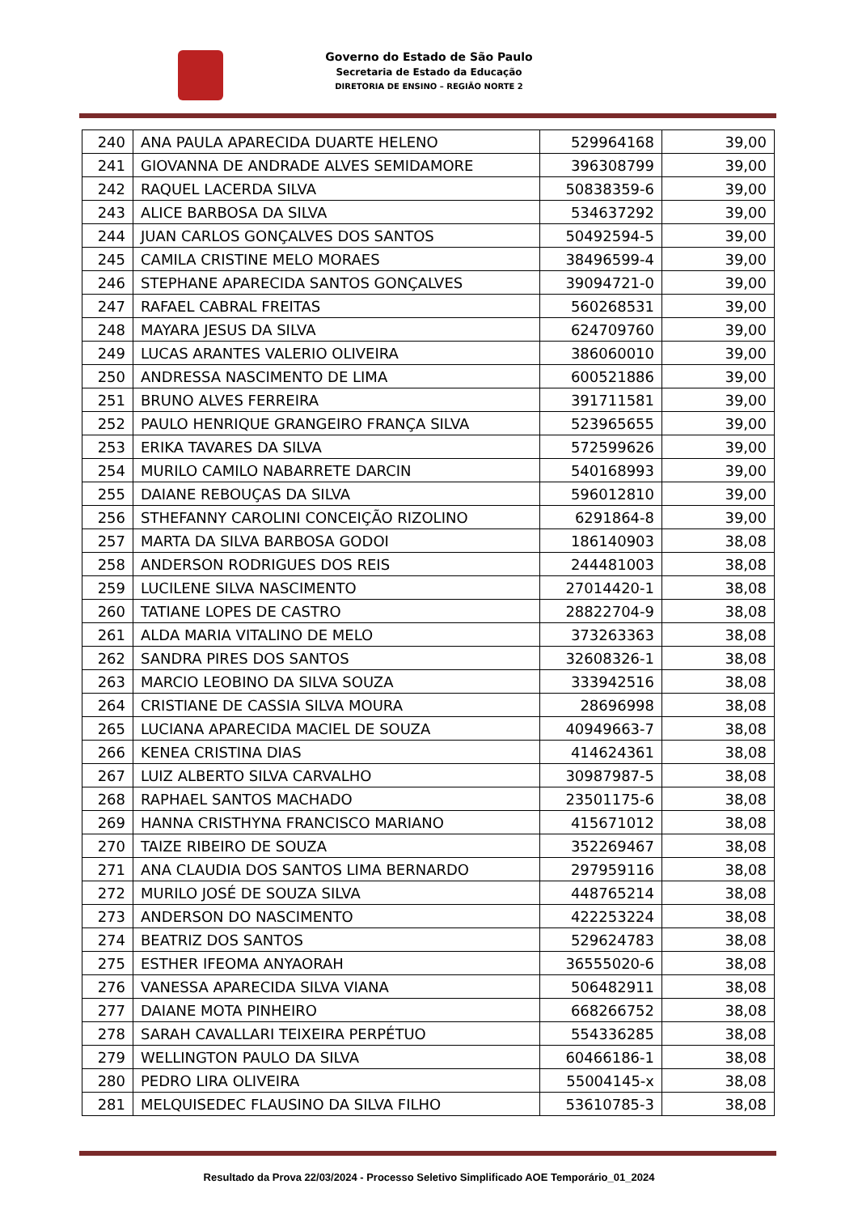Governo do Estado de São Paulo
Secretaria de Estado da Educação
DIRETORIA DE ENSINO – REGIÃO NORTE 2
| 240 | ANA PAULA APARECIDA DUARTE HELENO | 529964168 | 39,00 |
| 241 | GIOVANNA DE ANDRADE ALVES SEMIDAMORE | 396308799 | 39,00 |
| 242 | RAQUEL LACERDA SILVA | 50838359-6 | 39,00 |
| 243 | ALICE BARBOSA DA SILVA | 534637292 | 39,00 |
| 244 | JUAN CARLOS GONÇALVES DOS SANTOS | 50492594-5 | 39,00 |
| 245 | CAMILA CRISTINE MELO MORAES | 38496599-4 | 39,00 |
| 246 | STEPHANE APARECIDA SANTOS GONÇALVES | 39094721-0 | 39,00 |
| 247 | RAFAEL CABRAL FREITAS | 560268531 | 39,00 |
| 248 | MAYARA JESUS DA SILVA | 624709760 | 39,00 |
| 249 | LUCAS ARANTES VALERIO OLIVEIRA | 386060010 | 39,00 |
| 250 | ANDRESSA NASCIMENTO DE LIMA | 600521886 | 39,00 |
| 251 | BRUNO ALVES FERREIRA | 391711581 | 39,00 |
| 252 | PAULO HENRIQUE GRANGEIRO FRANÇA SILVA | 523965655 | 39,00 |
| 253 | ERIKA TAVARES DA SILVA | 572599626 | 39,00 |
| 254 | MURILO CAMILO NABARRETE DARCIN | 540168993 | 39,00 |
| 255 | DAIANE REBOUÇAS DA SILVA | 596012810 | 39,00 |
| 256 | STHEFANNY CAROLINI CONCEIÇÃO RIZOLINO | 6291864-8 | 39,00 |
| 257 | MARTA DA SILVA BARBOSA GODOI | 186140903 | 38,08 |
| 258 | ANDERSON RODRIGUES DOS REIS | 244481003 | 38,08 |
| 259 | LUCILENE SILVA NASCIMENTO | 27014420-1 | 38,08 |
| 260 | TATIANE LOPES DE CASTRO | 28822704-9 | 38,08 |
| 261 | ALDA MARIA VITALINO DE MELO | 373263363 | 38,08 |
| 262 | SANDRA PIRES DOS SANTOS | 32608326-1 | 38,08 |
| 263 | MARCIO LEOBINO DA SILVA SOUZA | 333942516 | 38,08 |
| 264 | CRISTIANE DE CASSIA SILVA MOURA | 28696998 | 38,08 |
| 265 | LUCIANA APARECIDA MACIEL DE SOUZA | 40949663-7 | 38,08 |
| 266 | KENEA CRISTINA DIAS | 414624361 | 38,08 |
| 267 | LUIZ ALBERTO SILVA CARVALHO | 30987987-5 | 38,08 |
| 268 | RAPHAEL SANTOS MACHADO | 23501175-6 | 38,08 |
| 269 | HANNA CRISTHYNA FRANCISCO MARIANO | 415671012 | 38,08 |
| 270 | TAIZE RIBEIRO DE SOUZA | 352269467 | 38,08 |
| 271 | ANA CLAUDIA DOS SANTOS LIMA BERNARDO | 297959116 | 38,08 |
| 272 | MURILO JOSÉ DE SOUZA SILVA | 448765214 | 38,08 |
| 273 | ANDERSON DO NASCIMENTO | 422253224 | 38,08 |
| 274 | BEATRIZ DOS SANTOS | 529624783 | 38,08 |
| 275 | ESTHER IFEOMA ANYAORAH | 36555020-6 | 38,08 |
| 276 | VANESSA APARECIDA SILVA VIANA | 506482911 | 38,08 |
| 277 | DAIANE MOTA PINHEIRO | 668266752 | 38,08 |
| 278 | SARAH CAVALLARI TEIXEIRA PERPÉTUO | 554336285 | 38,08 |
| 279 | WELLINGTON PAULO DA SILVA | 60466186-1 | 38,08 |
| 280 | PEDRO LIRA OLIVEIRA | 55004145-x | 38,08 |
| 281 | MELQUISEDEC FLAUSINO DA SILVA FILHO | 53610785-3 | 38,08 |
Resultado da Prova 22/03/2024 - Processo Seletivo Simplificado AOE Temporário_01_2024